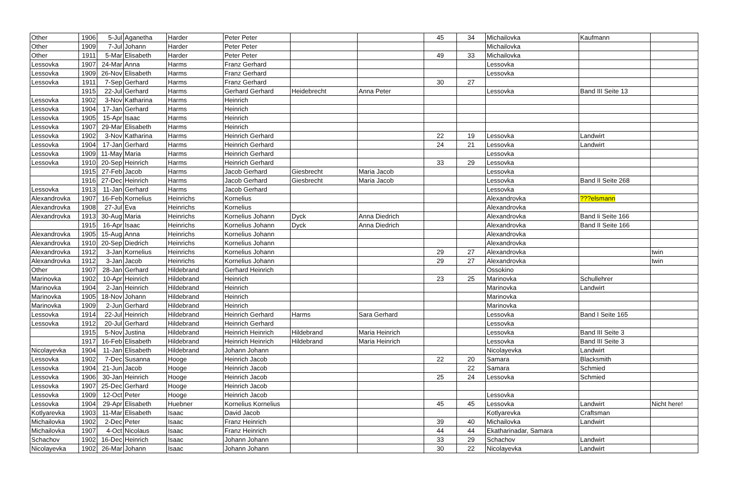| Other | 1906 | 5-Jul | Aganetha | Harder | Peter Peter | | | 45 | 34 | Michailovka | Kaufmann | |
| Other | 1909 | 7-Jul | Johann | Harder | Peter Peter | | | | | Michailovka | | |
| Other | 1911 | 5-Mar | Elisabeth | Harder | Peter Peter | | | 49 | 33 | Michailovka | | |
| Lessovka | 1907 | 24-Mar | Anna | Harms | Franz Gerhard | | | | | Lessovka | | |
| Lessovka | 1909 | 26-Nov | Elisabeth | Harms | Franz Gerhard | | | | | Lessovka | | |
| Lessovka | 1911 | 7-Sep | Gerhard | Harms | Franz Gerhard | | | 30 | 27 | | | |
| | 1915 | 22-Jul | Gerhard | Harms | Gerhard Gerhard | Heidebrecht | Anna Peter | | | Lessovka | Band III Seite 13 | |
| Lessovka | 1902 | 3-Nov | Katharina | Harms | Heinrich | | | | | | | |
| Lessovka | 1904 | 17-Jan | Gerhard | Harms | Heinrich | | | | | | | |
| Lessovka | 1905 | 15-Apr | Isaac | Harms | Heinrich | | | | | | | |
| Lessovka | 1907 | 29-Mar | Elisabeth | Harms | Heinrich | | | | | | | |
| Lessovka | 1902 | 3-Nov | Katharina | Harms | Heinrich Gerhard | | | 22 | 19 | Lessovka | Landwirt | |
| Lessovka | 1904 | 17-Jan | Gerhard | Harms | Heinrich Gerhard | | | 24 | 21 | Lessovka | Landwirt | |
| Lessovka | 1909 | 11-May | Maria | Harms | Heinrich Gerhard | | | | | Lessovka | | |
| Lessovka | 1910 | 20-Sep | Heinrich | Harms | Heinrich Gerhard | | | 33 | 29 | Lessovka | | |
| | 1915 | 27-Feb | Jacob | Harms | Jacob Gerhard | Giesbrecht | Maria Jacob | | | Lessovka | | |
| | 1916 | 27-Dec | Heinrich | Harms | Jacob Gerhard | Giesbrecht | Maria Jacob | | | Lessovka | Band II Seite 268 | |
| Lessovka | 1913 | 11-Jan | Gerhard | Harms | Jacob Gerhard | | | | | Lessovka | | |
| Alexandrovka | 1907 | 16-Feb | Kornelius | Heinrichs | Kornelius | | | | | Alexandrovka | ???elsmann | |
| Alexandrovka | 1908 | 27-Jul | Eva | Heinrichs | Kornelius | | | | | Alexandrovka | | |
| Alexandrovka | 1913 | 30-Aug | Maria | Heinrichs | Kornelius Johann | Dyck | Anna Diedrich | | | Alexandrovka | Band Ii Seite 166 | |
| | 1915 | 16-Apr | Isaac | Heinrichs | Kornelius Johann | Dyck | Anna Diedrich | | | Alexandrovka | Band II Seite 166 | |
| Alexandrovka | 1905 | 15-Aug | Anna | Heinrichs | Kornelius Johann | | | | | Alexandrovka | | |
| Alexandrovka | 1910 | 20-Sep | Diedrich | Heinrichs | Kornelius Johann | | | | | Alexandrovka | | |
| Alexandrovka | 1912 | 3-Jan | Kornelius | Heinrichs | Kornelius Johann | | | 29 | 27 | Alexandrovka | | twin |
| Alexandrovka | 1912 | 3-Jan | Jacob | Heinrichs | Kornelius Johann | | | 29 | 27 | Alexandrovka | | twin |
| Other | 1907 | 28-Jan | Gerhard | Hildebrand | Gerhard Heinrich | | | | | Ossokino | | |
| Marinovka | 1902 | 10-Apr | Heinrich | Hildebrand | Heinrich | | | 23 | 25 | Marinovka | Schullehrer | |
| Marinovka | 1904 | 2-Jan | Heinrich | Hildebrand | Heinrich | | | | | Marinovka | Landwirt | |
| Marinovka | 1905 | 18-Nov | Johann | Hildebrand | Heinrich | | | | | Marinovka | | |
| Marinovka | 1909 | 2-Jun | Gerhard | Hildebrand | Heinrich | | | | | Marinovka | | |
| Lessovka | 1914 | 22-Jul | Heinrich | Hildebrand | Heinrich Gerhard | Harms | Sara Gerhard | | | Lessovka | Band I Seite 165 | |
| Lessovka | 1912 | 20-Jul | Gerhard | Hildebrand | Heinrich Gerhard | | | | | Lessovka | | |
| | 1915 | 5-Nov | Justina | Hildebrand | Heinrich Heinrich | Hildebrand | Maria Heinrich | | | Lessovka | Band III Seite 3 | |
| | 1917 | 16-Feb | Elisabeth | Hildebrand | Heinrich Heinrich | Hildebrand | Maria Heinrich | | | Lessovka | Band III Seite 3 | |
| Nicolayevka | 1904 | 11-Jan | Elisabeth | Hildebrand | Johann Johann | | | | | Nicolayevka | Landwirt | |
| Lessovka | 1902 | 7-Dec | Susanna | Hooge | Heinrich Jacob | | | 22 | 20 | Samara | Blacksmith | |
| Lessovka | 1904 | 21-Jun | Jacob | Hooge | Heinrich Jacob | | | | 22 | Samara | Schmied | |
| Lessovka | 1906 | 30-Jan | Heinrich | Hooge | Heinrich Jacob | | | 25 | 24 | Lessovka | Schmied | |
| Lessovka | 1907 | 25-Dec | Gerhard | Hooge | Heinrich Jacob | | | | | | | |
| Lessovka | 1909 | 12-Oct | Peter | Hooge | Heinrich Jacob | | | | | Lessovka | | |
| Lessovka | 1904 | 29-Apr | Elisabeth | Huebner | Kornelius Kornelius | | | 45 | 45 | Lessovka | Landwirt | Nicht here! |
| Kotlyarevka | 1903 | 11-Mar | Elisabeth | Isaac | David Jacob | | | | | Kotlyarevka | Craftsman | |
| Michailovka | 1902 | 2-Dec | Peter | Isaac | Franz Heinrich | | | 39 | 40 | Michailovka | Landwirt | |
| Michailovka | 1907 | 4-Oct | Nicolaus | Isaac | Franz Heinrich | | | 44 | 44 | Ekatharinadar, Samara | | |
| Schachov | 1902 | 16-Dec | Heinrich | Isaac | Johann Johann | | | 33 | 29 | Schachov | Landwirt | |
| Nicolayevka | 1902 | 26-Mar | Johann | Isaac | Johann Johann | | | 30 | 22 | Nicolayevka | Landwirt | |